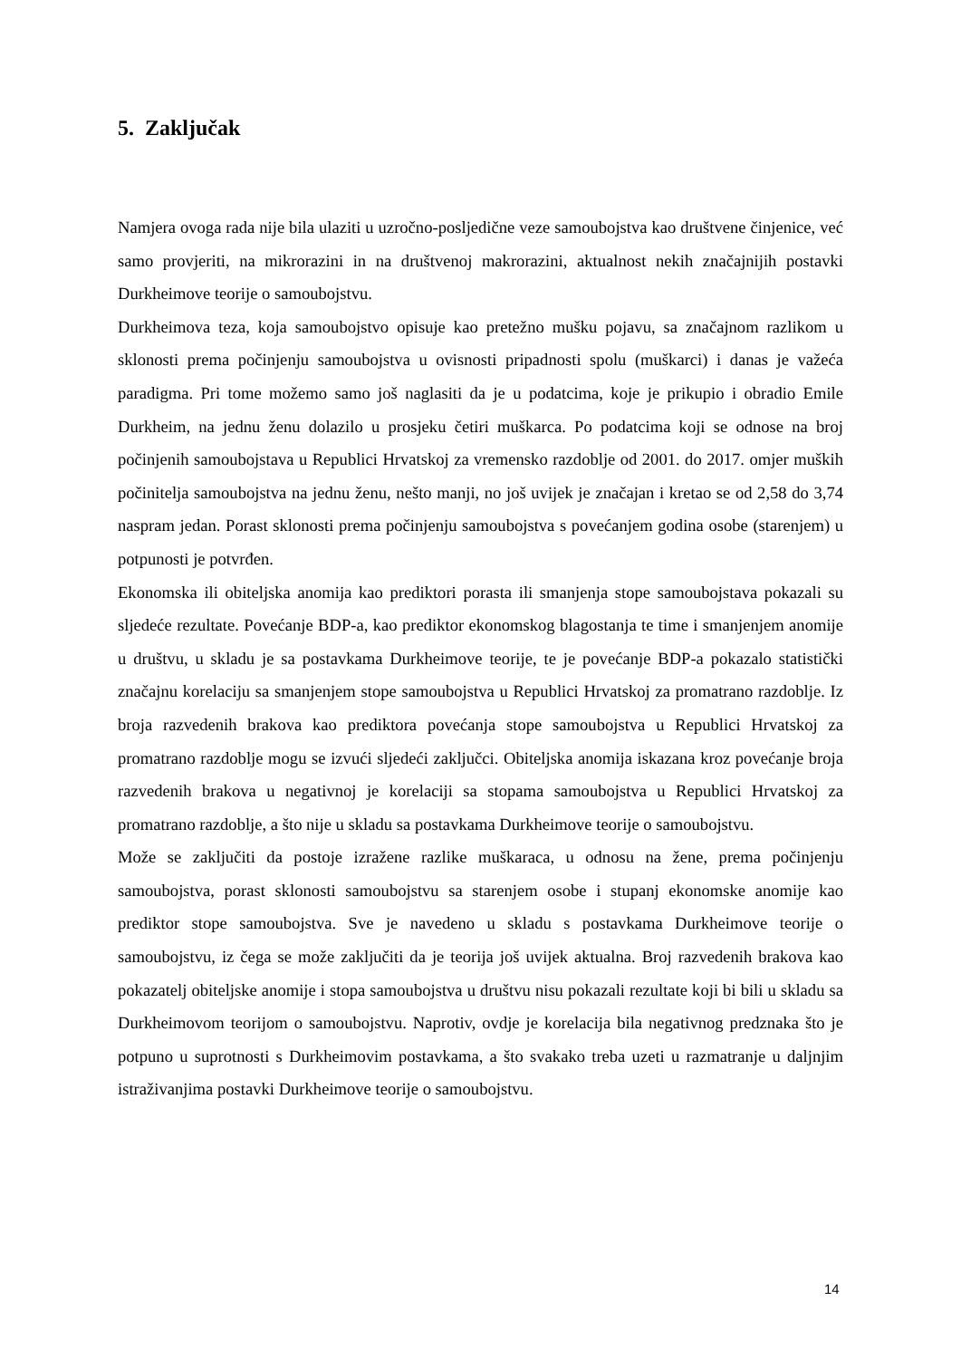5. Zaključak
Namjera ovoga rada nije bila ulaziti u uzročno-posljedične veze samoubojstva kao društvene činjenice, već samo provjeriti, na mikrorazini in na društvenoj makrorazini, aktualnost nekih značajnijih postavki Durkheimove teorije o samoubojstvu.
Durkheimova teza, koja samoubojstvo opisuje kao pretežno mušku pojavu, sa značajnom razlikom u sklonosti prema počinjenju samoubojstva u ovisnosti pripadnosti spolu (muškarci) i danas je važeća paradigma. Pri tome možemo samo još naglasiti da je u podatcima, koje je prikupio i obradio Emile Durkheim, na jednu ženu dolazilo u prosjeku četiri muškarca. Po podatcima koji se odnose na broj počinjenih samoubojstava u Republici Hrvatskoj za vremensko razdoblje od 2001. do 2017. omjer muških počinitelja samoubojstva na jednu ženu, nešto manji, no još uvijek je značajan i kretao se od 2,58 do 3,74 naspram jedan. Porast sklonosti prema počinjenju samoubojstva s povećanjem godina osobe (starenjem) u potpunosti je potvrđen.
Ekonomska ili obiteljska anomija kao prediktori porasta ili smanjenja stope samoubojstava pokazali su sljedeće rezultate. Povećanje BDP-a, kao prediktor ekonomskog blagostanja te time i smanjenjem anomije u društvu, u skladu je sa postavkama Durkheimove teorije, te je povećanje BDP-a pokazalo statistički značajnu korelaciju sa smanjenjem stope samoubojstva u Republici Hrvatskoj za promatrano razdoblje. Iz broja razvedenih brakova kao prediktora povećanja stope samoubojstva u Republici Hrvatskoj za promatrano razdoblje mogu se izvući sljedeći zaključci. Obiteljska anomija iskazana kroz povećanje broja razvedenih brakova u negativnoj je korelaciji sa stopama samoubojstva u Republici Hrvatskoj za promatrano razdoblje, a što nije u skladu sa postavkama Durkheimove teorije o samoubojstvu.
Može se zaključiti da postoje izražene razlike muškaraca, u odnosu na žene, prema počinjenju samoubojstva, porast sklonosti samoubojstvu sa starenjem osobe i stupanj ekonomske anomije kao prediktor stope samoubojstva. Sve je navedeno u skladu s postavkama Durkheimove teorije o samoubojstvu, iz čega se može zaključiti da je teorija još uvijek aktualna. Broj razvedenih brakova kao pokazatelj obiteljske anomije i stopa samoubojstva u društvu nisu pokazali rezultate koji bi bili u skladu sa Durkheimovom teorijom o samoubojstvu. Naprotiv, ovdje je korelacija bila negativnog predznaka što je potpuno u suprotnosti s Durkheimovim postavkama, a što svakako treba uzeti u razmatranje u daljnjim istraživanjima postavki Durkheimove teorije o samoubojstvu.
14